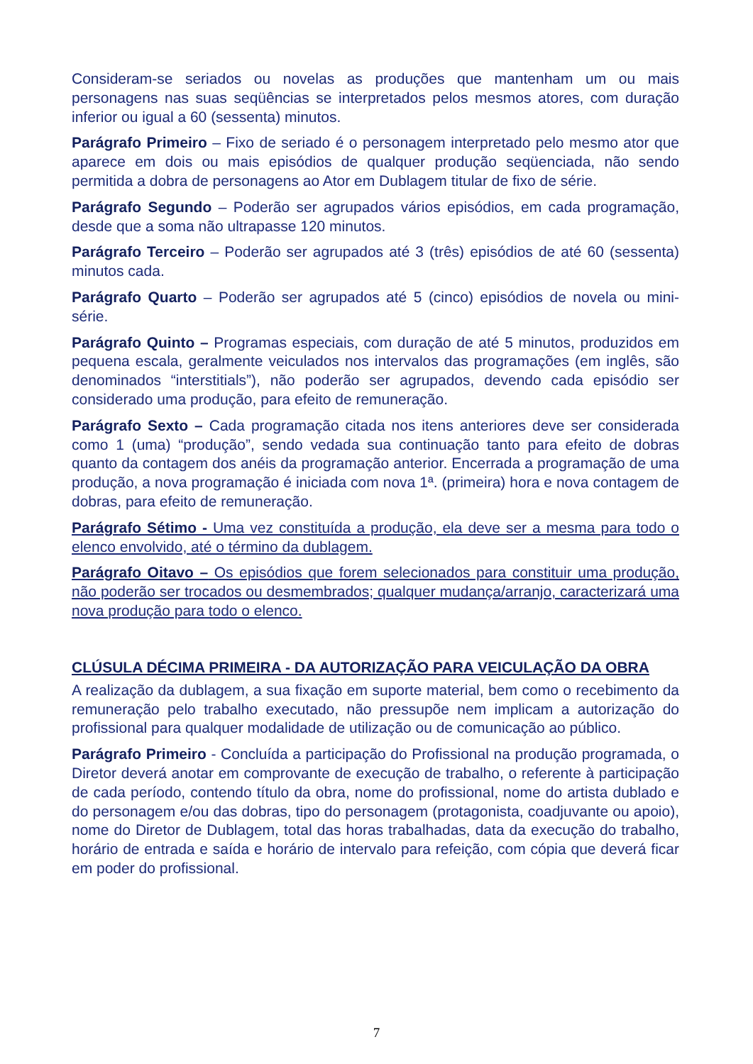Consideram-se seriados ou novelas as produções que mantenham um ou mais personagens nas suas seqüências se interpretados pelos mesmos atores, com duração inferior ou igual a 60 (sessenta) minutos.
Parágrafo Primeiro – Fixo de seriado é o personagem interpretado pelo mesmo ator que aparece em dois ou mais episódios de qualquer produção seqüenciada, não sendo permitida a dobra de personagens ao Ator em Dublagem titular de fixo de série.
Parágrafo Segundo – Poderão ser agrupados vários episódios, em cada programação, desde que a soma não ultrapasse 120 minutos.
Parágrafo Terceiro – Poderão ser agrupados até 3 (três) episódios de até 60 (sessenta) minutos cada.
Parágrafo Quarto – Poderão ser agrupados até 5 (cinco) episódios de novela ou mini-série.
Parágrafo Quinto – Programas especiais, com duração de até 5 minutos, produzidos em pequena escala, geralmente veiculados nos intervalos das programações (em inglês, são denominados “interstitials”), não poderão ser agrupados, devendo cada episódio ser considerado uma produção, para efeito de remuneração.
Parágrafo Sexto – Cada programação citada nos itens anteriores deve ser considerada como 1 (uma) “produção”, sendo vedada sua continuação tanto para efeito de dobras quanto da contagem dos anéis da programação anterior. Encerrada a programação de uma produção, a nova programação é iniciada com nova 1ª. (primeira) hora e nova contagem de dobras, para efeito de remuneração.
Parágrafo Sétimo - Uma vez constituída a produção, ela deve ser a mesma para todo o elenco envolvido, até o término da dublagem.
Parágrafo Oitavo – Os episódios que forem selecionados para constituir uma produção, não poderão ser trocados ou desmembrados; qualquer mudança/arranjo, caracterizará uma nova produção para todo o elenco.
CLÚSULA DÉCIMA PRIMEIRA - DA AUTORIZAÇÃO PARA VEICULAÇÃO DA OBRA
A realização da dublagem, a sua fixação em suporte material, bem como o recebimento da remuneração pelo trabalho executado, não pressupõe nem implicam a autorização do profissional para qualquer modalidade de utilização ou de comunicação ao público.
Parágrafo Primeiro - Concluída a participação do Profissional na produção programada, o Diretor deverá anotar em comprovante de execução de trabalho, o referente à participação de cada período, contendo título da obra, nome do profissional, nome do artista dublado e do personagem e/ou das dobras, tipo do personagem (protagonista, coadjuvante ou apoio), nome do Diretor de Dublagem, total das horas trabalhadas, data da execução do trabalho, horário de entrada e saída e horário de intervalo para refeição, com cópia que deverá ficar em poder do profissional.
7